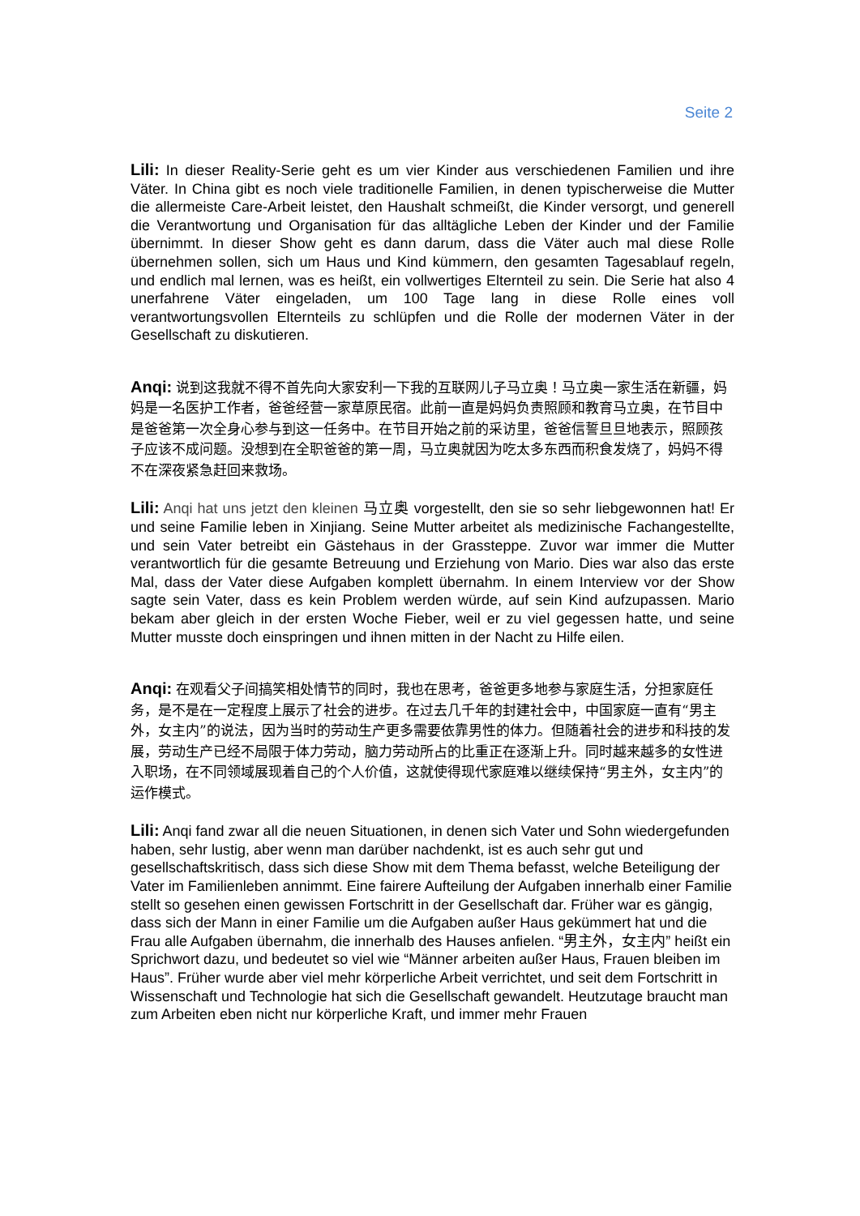Seite 2
Lili: In dieser Reality-Serie geht es um vier Kinder aus verschiedenen Familien und ihre Väter. In China gibt es noch viele traditionelle Familien, in denen typischerweise die Mutter die allermeiste Care-Arbeit leistet, den Haushalt schmeißt, die Kinder versorgt, und generell die Verantwortung und Organisation für das alltägliche Leben der Kinder und der Familie übernimmt. In dieser Show geht es dann darum, dass die Väter auch mal diese Rolle übernehmen sollen, sich um Haus und Kind kümmern, den gesamten Tagesablauf regeln, und endlich mal lernen, was es heißt, ein vollwertiges Elternteil zu sein. Die Serie hat also 4 unerfahrene Väter eingeladen, um 100 Tage lang in diese Rolle eines voll verantwortungsvollen Elternteils zu schlüpfen und die Rolle der modernen Väter in der Gesellschaft zu diskutieren.
Anqi: 说到这我就不得不首先向大家安利一下我的互联网儿子马立奥！马立奥一家生活在新疆，妈妈是一名医护工作者，爸爸经营一家草原民宿。此前一直是妈妈负责照顾和教育马立奥，在节目中是爸爸第一次全身心参与到这一任务中。在节目开始之前的采访里，爸爸信誓旦旦地表示，照顾孩子应该不成问题。没想到在全职爸爸的第一周，马立奥就因为吃太多东西而积食发烧了，妈妈不得不在深夜紧急赶回来救场。
Lili: Anqi hat uns jetzt den kleinen 马立奥 vorgestellt, den sie so sehr liebgewonnen hat! Er und seine Familie leben in Xinjiang. Seine Mutter arbeitet als medizinische Fachangestellte, und sein Vater betreibt ein Gästehaus in der Grassteppe. Zuvor war immer die Mutter verantwortlich für die gesamte Betreuung und Erziehung von Mario. Dies war also das erste Mal, dass der Vater diese Aufgaben komplett übernahm. In einem Interview vor der Show sagte sein Vater, dass es kein Problem werden würde, auf sein Kind aufzupassen. Mario bekam aber gleich in der ersten Woche Fieber, weil er zu viel gegessen hatte, und seine Mutter musste doch einspringen und ihnen mitten in der Nacht zu Hilfe eilen.
Anqi: 在观看父子间搞笑相处情节的同时，我也在思考，爸爸更多地参与家庭生活，分担家庭任务，是不是在一定程度上展示了社会的进步。在过去几千年的封建社会中，中国家庭一直有“男主外，女主内”的说法，因为当时的劳动生产更多需要依靠男性的体力。但随着社会的进步和科技的发展，劳动生产已经不局限于体力劳动，脑力劳动所占的比重正在逐渐上升。同时越来越多的女性进入职场，在不同领域展现着自己的个人价值，这就使得现代家庭难以继续保持“男主外，女主内”的运作模式。
Lili: Anqi fand zwar all die neuen Situationen, in denen sich Vater und Sohn wiedergefunden haben, sehr lustig, aber wenn man darüber nachdenkt, ist es auch sehr gut und gesellschaftskritisch, dass sich diese Show mit dem Thema befasst, welche Beteiligung der Vater im Familienleben annimmt. Eine fairere Aufteilung der Aufgaben innerhalb einer Familie stellt so gesehen einen gewissen Fortschritt in der Gesellschaft dar. Früher war es gängig, dass sich der Mann in einer Familie um die Aufgaben außer Haus gekümmert hat und die Frau alle Aufgaben übernahm, die innerhalb des Hauses anfielen. “男主外，女主内” heißt ein Sprichwort dazu, und bedeutet so viel wie “Männer arbeiten außer Haus, Frauen bleiben im Haus”. Früher wurde aber viel mehr körperliche Arbeit verrichtet, und seit dem Fortschritt in Wissenschaft und Technologie hat sich die Gesellschaft gewandelt. Heutzutage braucht man zum Arbeiten eben nicht nur körperliche Kraft, und immer mehr Frauen